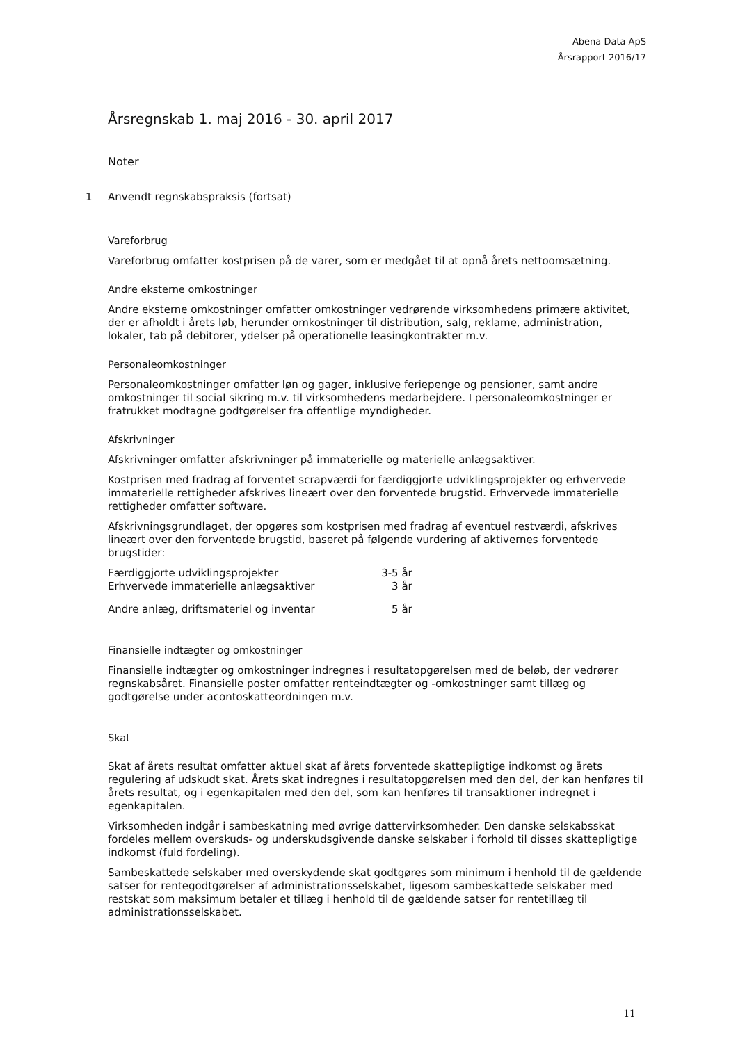Abena Data ApS
Årsrapport 2016/17
Årsregnskab 1. maj 2016 - 30. april 2017
Noter
1 Anvendt regnskabspraksis (fortsat)
Vareforbrug
Vareforbrug omfatter kostprisen på de varer, som er medgået til at opnå årets nettoomsætning.
Andre eksterne omkostninger
Andre eksterne omkostninger omfatter omkostninger vedrørende virksomhedens primære aktivitet, der er afholdt i årets løb, herunder omkostninger til distribution, salg, reklame, administration, lokaler, tab på debitorer, ydelser på operationelle leasingkontrakter m.v.
Personaleomkostninger
Personaleomkostninger omfatter løn og gager, inklusive feriepenge og pensioner, samt andre omkostninger til social sikring m.v. til virksomhedens medarbejdere. I personaleomkostninger er fratrukket modtagne godtgørelser fra offentlige myndigheder.
Afskrivninger
Afskrivninger omfatter afskrivninger på immaterielle og materielle anlægsaktiver.
Kostprisen med fradrag af forventet scrapværdi for færdiggjorte udviklingsprojekter og erhvervede immaterielle rettigheder afskrives lineært over den forventede brugstid. Erhvervede immaterielle rettigheder omfatter software.
Afskrivningsgrundlaget, der opgøres som kostprisen med fradrag af eventuel restværdi, afskrives lineært over den forventede brugstid, baseret på følgende vurdering af aktivernes forventede brugstider:
| Færdiggjorte udviklingsprojekter | 3-5 år |
| Erhvervede immaterielle anlægsaktiver | 3 år |
| Andre anlæg, driftsmateriel og inventar | 5 år |
Finansielle indtægter og omkostninger
Finansielle indtægter og omkostninger indregnes i resultatopgørelsen med de beløb, der vedrører regnskabsåret. Finansielle poster omfatter renteindtægter og -omkostninger samt tillæg og godtgørelse under acontoskatteordningen m.v.
Skat
Skat af årets resultat omfatter aktuel skat af årets forventede skattepligtige indkomst og årets regulering af udskudt skat. Årets skat indregnes i resultatopgørelsen med den del, der kan henføres til årets resultat, og i egenkapitalen med den del, som kan henføres til transaktioner indregnet i egenkapitalen.
Virksomheden indgår i sambeskatning med øvrige dattervirksomheder. Den danske selskabsskat fordeles mellem overskuds- og underskudsgivende danske selskaber i forhold til disses skattepligtige indkomst (fuld fordeling).
Sambeskattede selskaber med overskydende skat godtgøres som minimum i henhold til de gældende satser for rentegodtgørelser af administrationsselskabet, ligesom sambeskattede selskaber med restskat som maksimum betaler et tillæg i henhold til de gældende satser for rentetillæg til administrationsselskabet.
11